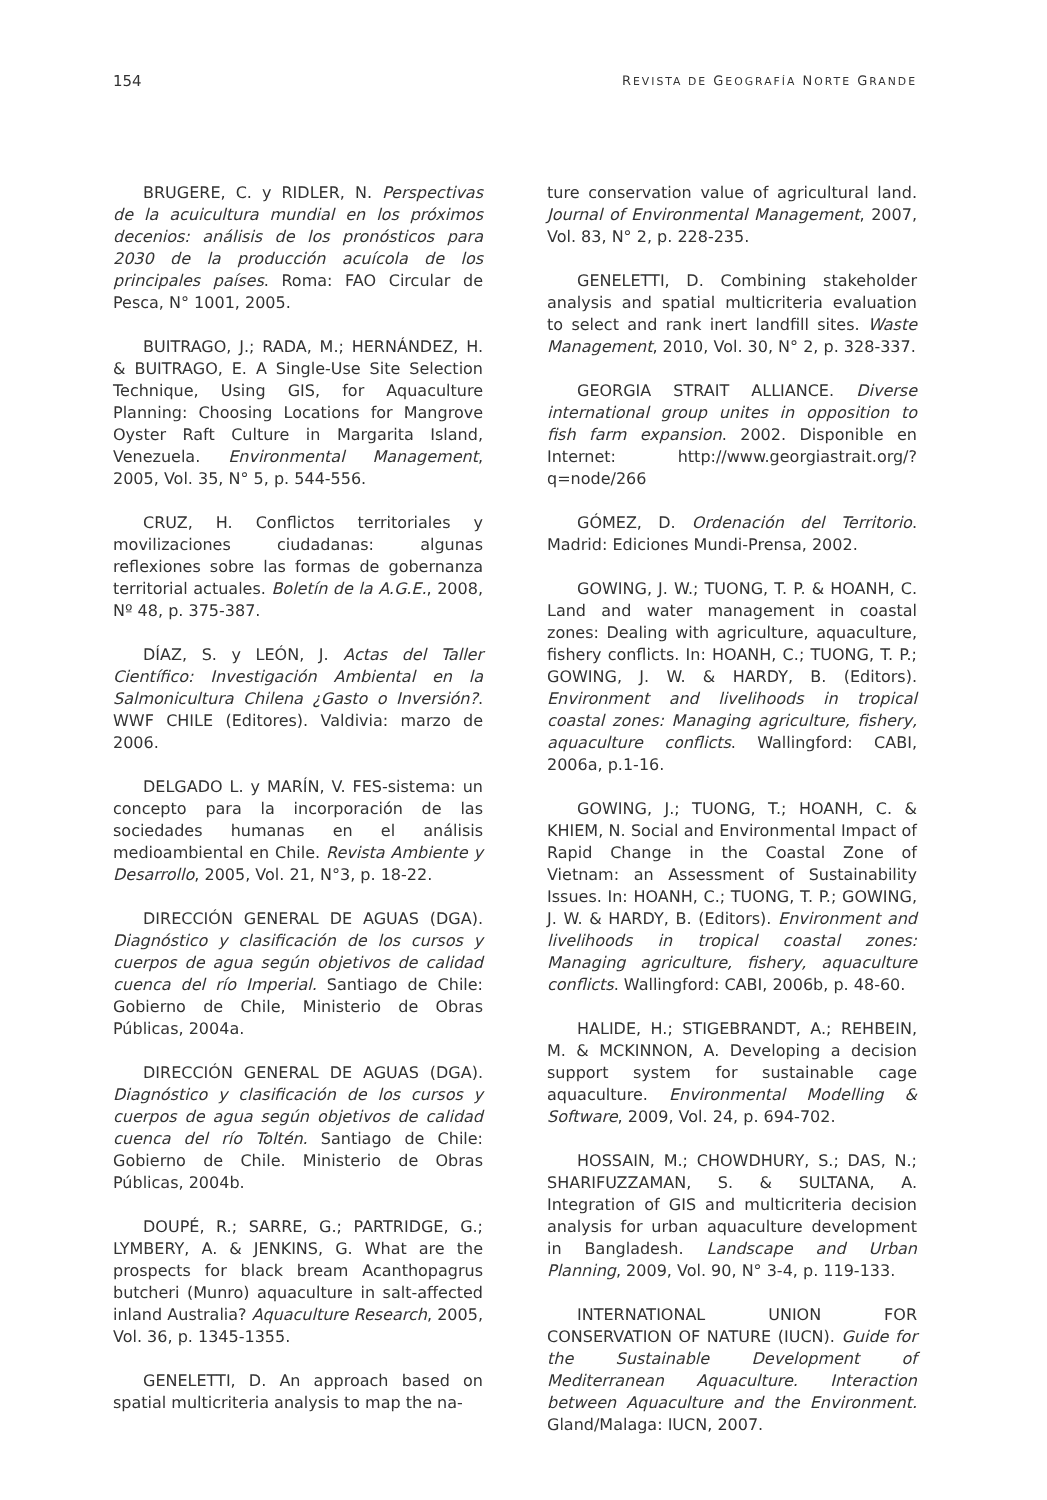154 REVISTA DE GEOGRAFÍA NORTE GRANDE
BRUGERE, C. y RIDLER, N. Perspectivas de la acuicultura mundial en los próximos decenios: análisis de los pronósticos para 2030 de la producción acuícola de los principales países. Roma: FAO Circular de Pesca, N° 1001, 2005.
BUITRAGO, J.; RADA, M.; HERNÁNDEZ, H. & BUITRAGO, E. A Single-Use Site Selection Technique, Using GIS, for Aquaculture Planning: Choosing Locations for Mangrove Oyster Raft Culture in Margarita Island, Venezuela. Environmental Management, 2005, Vol. 35, N° 5, p. 544-556.
CRUZ, H. Conflictos territoriales y movilizaciones ciudadanas: algunas reflexiones sobre las formas de gobernanza territorial actuales. Boletín de la A.G.E., 2008, Nº 48, p. 375-387.
DÍAZ, S. y LEÓN, J. Actas del Taller Científico: Investigación Ambiental en la Salmonicultura Chilena ¿Gasto o Inversión?. WWF CHILE (Editores). Valdivia: marzo de 2006.
DELGADO L. y MARÍN, V. FES-sistema: un concepto para la incorporación de las sociedades humanas en el análisis medioambiental en Chile. Revista Ambiente y Desarrollo, 2005, Vol. 21, N°3, p. 18-22.
DIRECCIÓN GENERAL DE AGUAS (DGA). Diagnóstico y clasificación de los cursos y cuerpos de agua según objetivos de calidad cuenca del río Imperial. Santiago de Chile: Gobierno de Chile, Ministerio de Obras Públicas, 2004a.
DIRECCIÓN GENERAL DE AGUAS (DGA). Diagnóstico y clasificación de los cursos y cuerpos de agua según objetivos de calidad cuenca del río Toltén. Santiago de Chile: Gobierno de Chile. Ministerio de Obras Públicas, 2004b.
DOUPÉ, R.; SARRE, G.; PARTRIDGE, G.; LYMBERY, A. & JENKINS, G. What are the prospects for black bream Acanthopagrus butcheri (Munro) aquaculture in salt-affected inland Australia? Aquaculture Research, 2005, Vol. 36, p. 1345-1355.
GENELETTI, D. An approach based on spatial multicriteria analysis to map the na-
ture conservation value of agricultural land. Journal of Environmental Management, 2007, Vol. 83, N° 2, p. 228-235.
GENELETTI, D. Combining stakeholder analysis and spatial multicriteria evaluation to select and rank inert landfill sites. Waste Management, 2010, Vol. 30, N° 2, p. 328-337.
GEORGIA STRAIT ALLIANCE. Diverse international group unites in opposition to fish farm expansion. 2002. Disponible en Internet: http://www.georgiastrait.org/?q=node/266
GÓMEZ, D. Ordenación del Territorio. Madrid: Ediciones Mundi-Prensa, 2002.
GOWING, J. W.; TUONG, T. P. & HOANH, C. Land and water management in coastal zones: Dealing with agriculture, aquaculture, fishery conflicts. In: HOANH, C.; TUONG, T. P.; GOWING, J. W. & HARDY, B. (Editors). Environment and livelihoods in tropical coastal zones: Managing agriculture, fishery, aquaculture conflicts. Wallingford: CABI, 2006a, p.1-16.
GOWING, J.; TUONG, T.; HOANH, C. & KHIEM, N. Social and Environmental Impact of Rapid Change in the Coastal Zone of Vietnam: an Assessment of Sustainability Issues. In: HOANH, C.; TUONG, T. P.; GOWING, J. W. & HARDY, B. (Editors). Environment and livelihoods in tropical coastal zones: Managing agriculture, fishery, aquaculture conflicts. Wallingford: CABI, 2006b, p. 48-60.
HALIDE, H.; STIGEBRANDT, A.; REHBEIN, M. & MCKINNON, A. Developing a decision support system for sustainable cage aquaculture. Environmental Modelling & Software, 2009, Vol. 24, p. 694-702.
HOSSAIN, M.; CHOWDHURY, S.; DAS, N.; SHARIFUZZAMAN, S. & SULTANA, A. Integration of GIS and multicriteria decision analysis for urban aquaculture development in Bangladesh. Landscape and Urban Planning, 2009, Vol. 90, N° 3-4, p. 119-133.
INTERNATIONAL UNION FOR CONSERVATION OF NATURE (IUCN). Guide for the Sustainable Development of Mediterranean Aquaculture. Interaction between Aquaculture and the Environment. Gland/Malaga: IUCN, 2007.